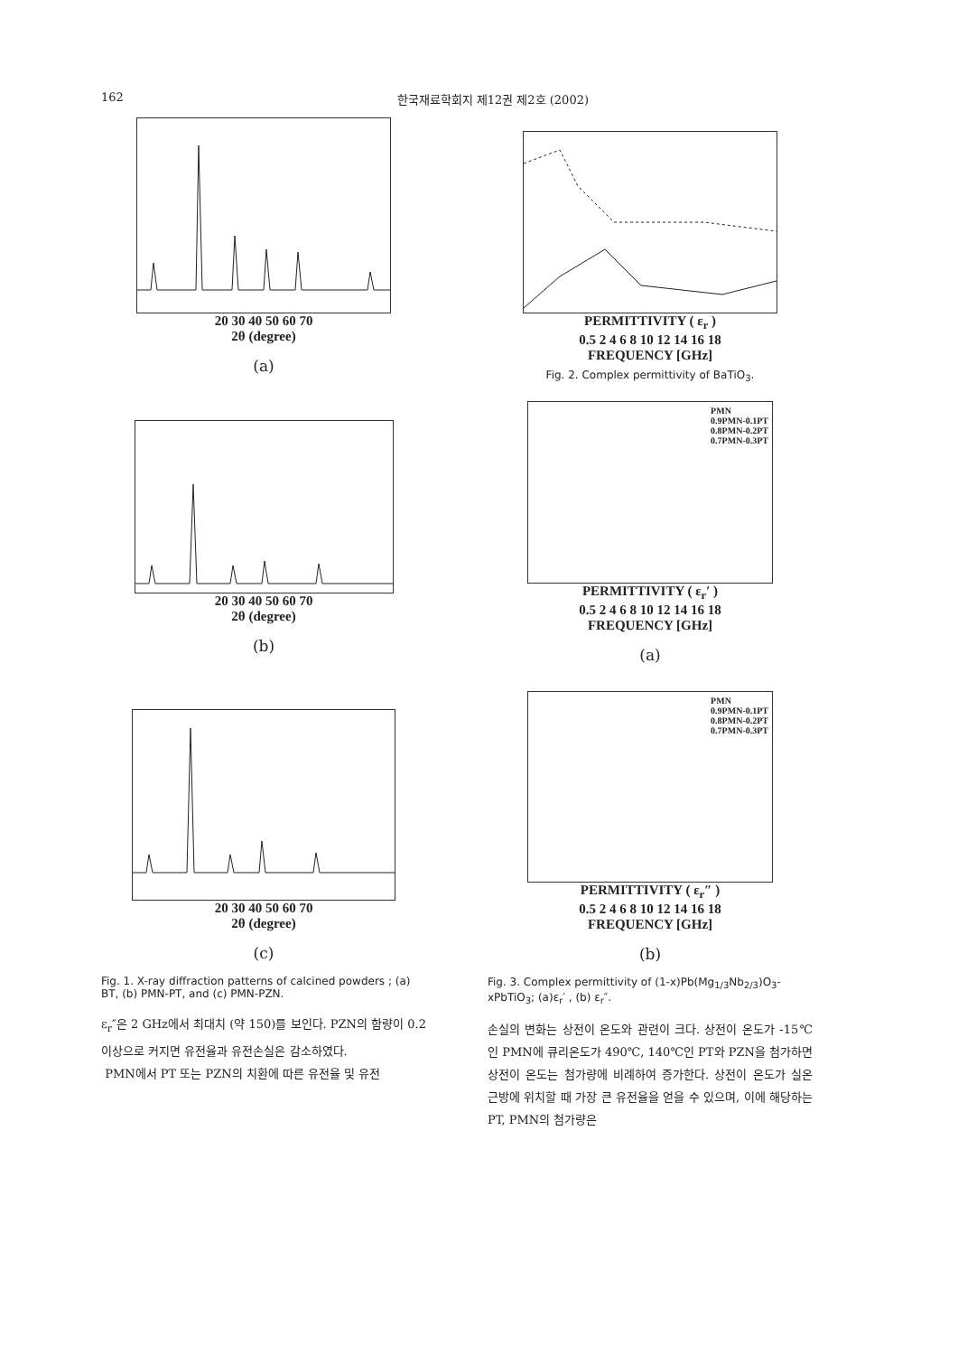162 한국재료학회지 제12권 제2호 (2002)
20 30 40 50 60 70
2θ (degree)
(a)
20 30 40 50 60 70
2θ (degree)
(b)
20 30 40 50 60 70
2θ (degree)
(c)
Fig. 1. X-ray diffraction patterns of calcined powders ; (a) BT, (b) PMN-PT, and (c) PMN-PZN.
ε<sub>r</sub>″은 2 GHz에서 최대치 (약 150)를 보인다. PZN의 함량이 0.2 이상으로 커지면 유전율과 유전손실은 감소하였다.
PMN에서 PT 또는 PZN의 치환에 따른 유전율 및 유전
PERMITTIVITY ( ε<sub>r</sub> )
0.5 2 4 6 8 10 12 14 16 18
FREQUENCY [GHz]
Fig. 2. Complex permittivity of BaTiO<sub>3</sub>.
PMN
0.9PMN-0.1PT
0.8PMN-0.2PT
0.7PMN-0.3PT
PERMITTIVITY ( ε<sub>r</sub>′ )
0.5 2 4 6 8 10 12 14 16 18
FREQUENCY [GHz]
(a)
PMN
0.9PMN-0.1PT
0.8PMN-0.2PT
0.7PMN-0.3PT
PERMITTIVITY ( ε<sub>r</sub>″ )
0.5 2 4 6 8 10 12 14 16 18
FREQUENCY [GHz]
(b)
Fig. 3. Complex permittivity of (1-x)Pb(Mg<sub>1/3</sub>Nb<sub>2/3</sub>)O<sub>3</sub>-xPbTiO<sub>3</sub>; (a)ε<sub>r</sub>′ , (b) ε<sub>r</sub>″.
손실의 변화는 상전이 온도와 관련이 크다. 상전이 온도가 -15℃인 PMN에 큐리온도가 490℃, 140℃인 PT와 PZN을 첨가하면 상전이 온도는 첨가량에 비례하여 증가한다. 상전이 온도가 실온 근방에 위치할 때 가장 큰 유전율을 얻을 수 있으며, 이에 해당하는 PT, PMN의 첨가량은